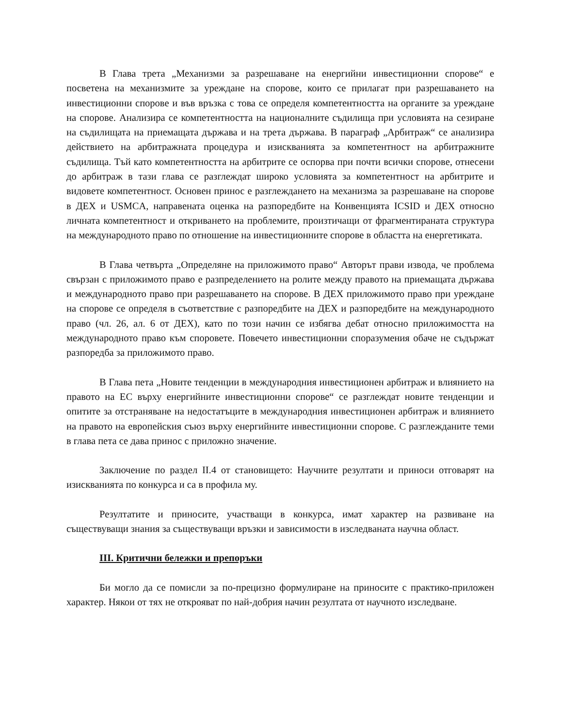В Глава трета „Механизми за разрешаване на енергийни инвестиционни спорове“ е посветена на механизмите за уреждане на спорове, които се прилагат при разрешаването на инвестиционни спорове и във връзка с това се определя компетентността на органите за уреждане на спорове. Анализира се компетентността на националните съдилища при условията на сезиране на съдилищата на приемащата държава и на трета държава. В параграф „Арбитраж“ се анализира действието на арбитражната процедура и изискванията за компетентност на арбитражните съдилища. Тъй като компетентността на арбитрите се оспорва при почти всички спорове, отнесени до арбитраж в тази глава се разглеждат широко условията за компетентност на арбитрите и видовете компетентност. Основен принос е разглеждането на механизма за разрешаване на спорове в ДЕХ и USMCA, направената оценка на разпоредбите на Конвенцията ICSID и ДЕХ относно личната компетентност и откриването на проблемите, произтичащи от фрагментираната структура на международното право по отношение на инвестиционните спорове в областта на енергетиката.
В Глава четвърта „Определяне на приложимото право“ Авторът прави извода, че проблема свързан с приложимото право е разпределението на ролите между правото на приемащата държава и международното право при разрешаването на спорове. В ДЕХ приложимото право при уреждане на спорове се определя в съответствие с разпоредбите на ДЕХ и разпоредбите на международното право (чл. 26, ал. 6 от ДЕХ), като по този начин се избягва дебат относно приложимостта на международното право към споровете. Повечето инвестиционни споразумения обаче не съдържат разпоредба за приложимото право.
В Глава пета „Новите тенденции в международния инвестиционен арбитраж и влиянието на правото на ЕС върху енергийните инвестиционни спорове“ се разглеждат новите тенденции и опитите за отстраняване на недостатъците в международния инвестиционен арбитраж и влиянието на правото на европейския съюз върху енергийните инвестиционни спорове. С разглежданите теми в глава пета се дава принос с приложно значение.
Заключение по раздел II.4 от становището: Научните резултати и приноси отговарят на изискванията по конкурса и са в профила му.
Резултатите и приносите, участващи в конкурса, имат характер на развиване на съществуващи знания за съществуващи връзки и зависимости в изследваната научна област.
III. Критични бележки и препоръки
Би могло да се помисли за по-прецизно формулиране на приносите с практико-приложен характер. Някои от тях не открояват по най-добрия начин резултата от научното изследване.